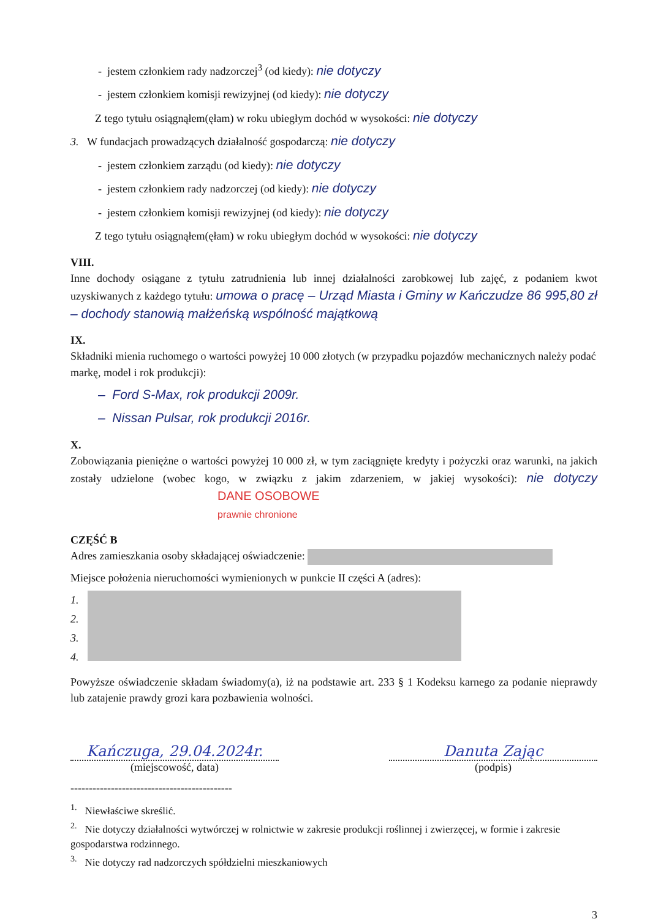- jestem członkiem rady nadzorczej<sup>3</sup> (od kiedy): nie dotyczy
- jestem członkiem komisji rewizyjnej (od kiedy): nie dotyczy
Z tego tytułu osiągnąłem(ęłam) w roku ubiegłym dochód w wysokości: nie dotyczy
3. W fundacjach prowadzących działalność gospodarczą: nie dotyczy
- jestem członkiem zarządu (od kiedy): nie dotyczy
- jestem członkiem rady nadzorczej (od kiedy): nie dotyczy
- jestem członkiem komisji rewizyjnej (od kiedy): nie dotyczy
Z tego tytułu osiągnąłem(ęłam) w roku ubiegłym dochód w wysokości: nie dotyczy
VIII.
Inne dochody osiągane z tytułu zatrudnienia lub innej działalności zarobkowej lub zajęć, z podaniem kwot uzyskiwanych z każdego tytułu: umowa o pracę – Urząd Miasta i Gminy w Kańczudze 86 995,80 zł – dochody stanowią małżeńską wspólność majątkową
IX.
Składniki mienia ruchomego o wartości powyżej 10 000 złotych (w przypadku pojazdów mechanicznych należy podać markę, model i rok produkcji):
– Ford S-Max, rok produkcji 2009r.
– Nissan Pulsar, rok produkcji 2016r.
X.
Zobowiązania pieniężne o wartości powyżej 10 000 zł, w tym zaciągnięte kredyty i pożyczki oraz warunki, na jakich zostały udzielone (wobec kogo, w związku z jakim zdarzeniem, w jakiej wysokości): nie dotyczy DANE OSOBOWE
prawnie chronione
CZĘŚĆ B
Adres zamieszkania osoby składającej oświadczenie:
Miejsce położenia nieruchomości wymienionych w punkcie II części A (adres):
1.
2.
3.
4.
Powyższe oświadczenie składam świadomy(a), iż na podstawie art. 233 § 1 Kodeksu karnego za podanie nieprawdy lub zatajenie prawdy grozi kara pozbawienia wolności.
Kańczuga, 29.04.2024r.
(miejscowość, data)
Danuta Zając
(podpis)
--------------------------------------------
<sup>1.</sup> Niewłaściwe skreślić.
<sup>2.</sup> Nie dotyczy działalności wytwórczej w rolnictwie w zakresie produkcji roślinnej i zwierzęcej, w formie i zakresie gospodarstwa rodzinnego.
<sup>3.</sup> Nie dotyczy rad nadzorczych spółdzielni mieszkaniowych
3